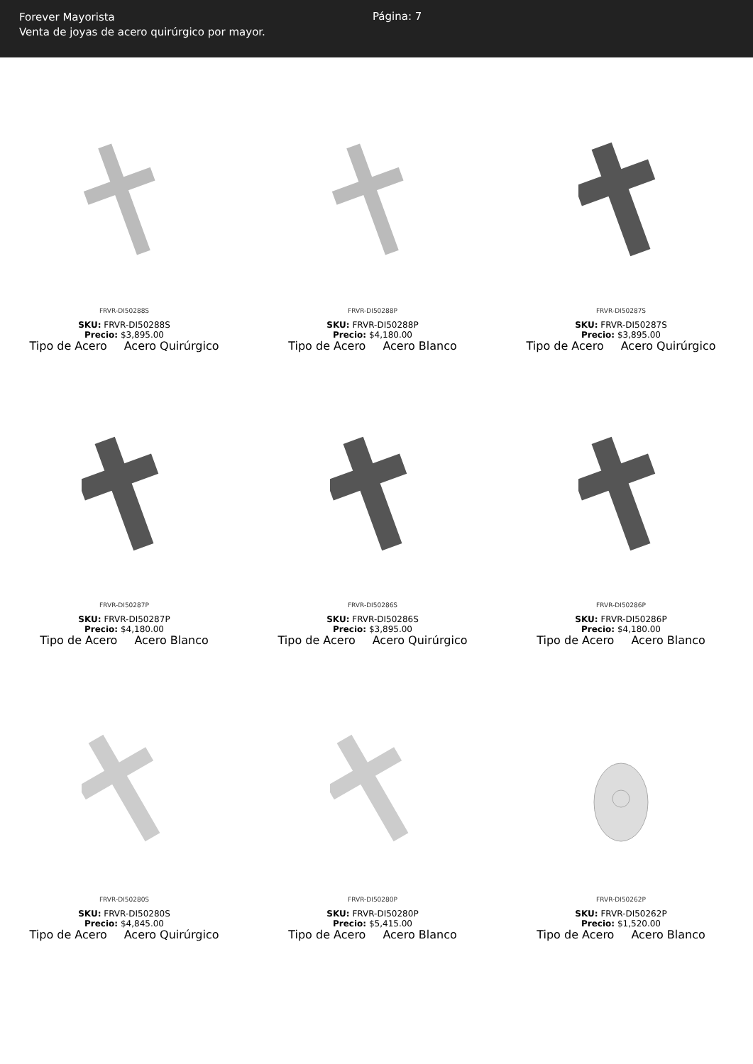Forever Mayorista
Venta de joyas de acero quirúrgico por mayor.
Página: 7
FRVR-DI50288S
SKU: FRVR-DI50288S
Precio: $3,895.00
Tipo de Acero Acero Quirúrgico
FRVR-DI50288P
SKU: FRVR-DI50288P
Precio: $4,180.00
Tipo de Acero Acero Blanco
FRVR-DI50287S
SKU: FRVR-DI50287S
Precio: $3,895.00
Tipo de Acero Acero Quirúrgico
FRVR-DI50287P
SKU: FRVR-DI50287P
Precio: $4,180.00
Tipo de Acero Acero Blanco
FRVR-DI50286S
SKU: FRVR-DI50286S
Precio: $3,895.00
Tipo de Acero Acero Quirúrgico
FRVR-DI50286P
SKU: FRVR-DI50286P
Precio: $4,180.00
Tipo de Acero Acero Blanco
FRVR-DI50280S
SKU: FRVR-DI50280S
Precio: $4,845.00
Tipo de Acero Acero Quirúrgico
FRVR-DI50280P
SKU: FRVR-DI50280P
Precio: $5,415.00
Tipo de Acero Acero Blanco
FRVR-DI50262P
SKU: FRVR-DI50262P
Precio: $1,520.00
Tipo de Acero Acero Blanco